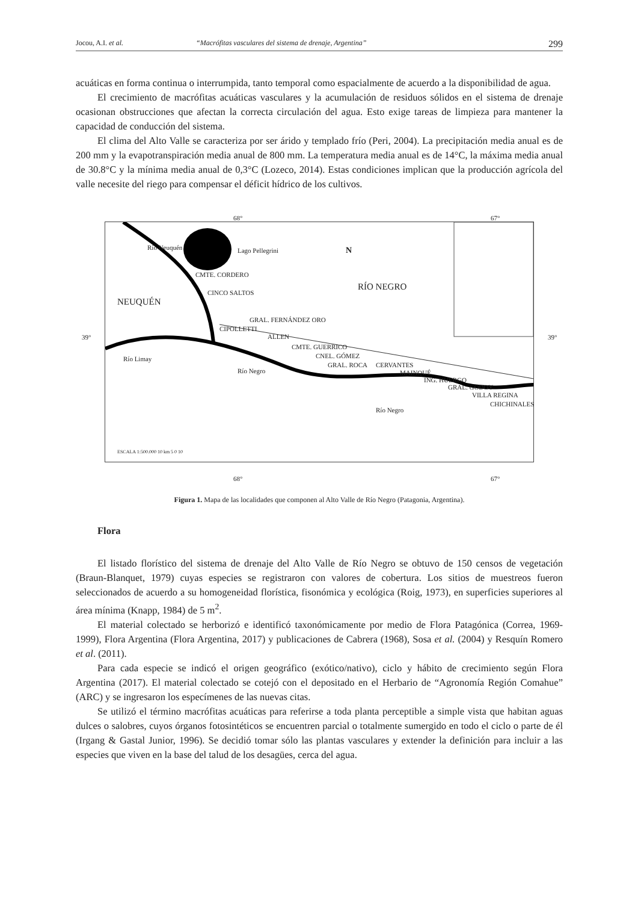Jocou, A.I. et al. “Macrófitas vasculares del sistema de drenaje, Argentina” 299
acuáticas en forma continua o interrumpida, tanto temporal como espacialmente de acuerdo a la disponibilidad de agua.
El crecimiento de macrófitas acuáticas vasculares y la acumulación de residuos sólidos en el sistema de drenaje ocasionan obstrucciones que afectan la correcta circulación del agua. Esto exige tareas de limpieza para mantener la capacidad de conducción del sistema.
El clima del Alto Valle se caracteriza por ser árido y templado frío (Peri, 2004). La precipitación media anual es de 200 mm y la evapotranspiración media anual de 800 mm. La temperatura media anual es de 14°C, la máxima media anual de 30.8°C y la mínima media anual de 0,3°C (Lozeco, 2014). Estas condiciones implican que la producción agrícola del valle necesite del riego para compensar el déficit hídrico de los cultivos.
Lago Pellegrini N
RÍO NEGRO
NEUQUÉN
Río Neuquén
CMTE. CORDERO
CINCO SALTOS
CIPOLLETTI
GRAL. FERNÁNDEZ ORO
ALLEN
CMTE. GUERRICO
CNEL. GÓMEZ
GRAL. ROCA CERVANTES
MAINQUÉ
ING. HUERGO
GRAL. GODOY
VILLA REGINA
CHICHINALES
Río Limay
Río Negro
Río Negro
ESCALA 1:500.000 10 km 5 0 10
68° 67°
39° 39°
68° 67°
Figura 1. Mapa de las localidades que componen al Alto Valle de Río Negro (Patagonia, Argentina).
Flora
El listado florístico del sistema de drenaje del Alto Valle de Río Negro se obtuvo de 150 censos de vegetación (Braun-Blanquet, 1979) cuyas especies se registraron con valores de cobertura. Los sitios de muestreos fueron seleccionados de acuerdo a su homogeneidad florística, fisonómica y ecológica (Roig, 1973), en superficies superiores al área mínima (Knapp, 1984) de 5 m<sup>2</sup>.
El material colectado se herborizó e identificó taxonómicamente por medio de Flora Patagónica (Correa, 1969-1999), Flora Argentina (Flora Argentina, 2017) y publicaciones de Cabrera (1968), Sosa et al. (2004) y Resquín Romero et al. (2011).
Para cada especie se indicó el origen geográfico (exótico/nativo), ciclo y hábito de crecimiento según Flora Argentina (2017). El material colectado se cotejó con el depositado en el Herbario de “Agronomía Región Comahue” (ARC) y se ingresaron los especímenes de las nuevas citas.
Se utilizó el término macrófitas acuáticas para referirse a toda planta perceptible a simple vista que habitan aguas dulces o salobres, cuyos órganos fotosintéticos se encuentren parcial o totalmente sumergido en todo el ciclo o parte de él (Irgang & Gastal Junior, 1996). Se decidió tomar sólo las plantas vasculares y extender la definición para incluir a las especies que viven en la base del talud de los desagües, cerca del agua.